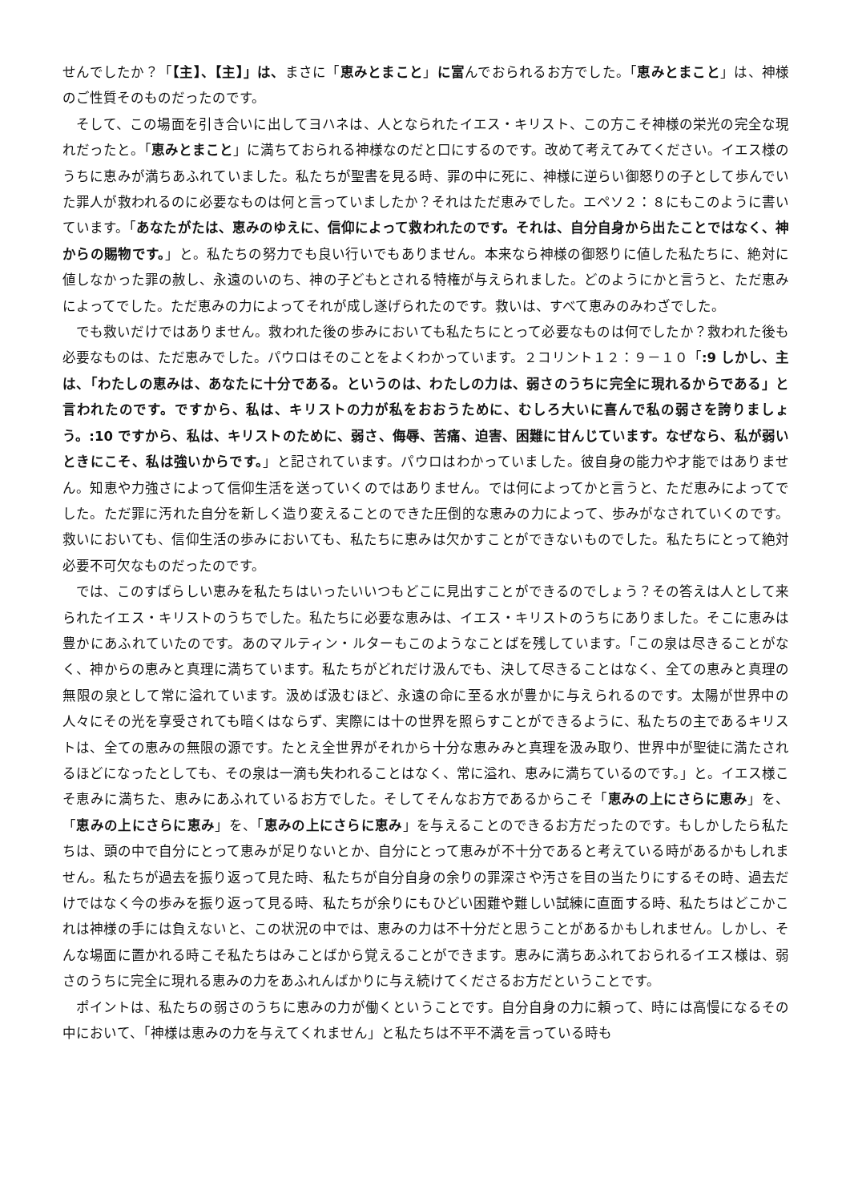せんでしたか？「【主】、【主】」は、まさに「恵みとまこと」に富んでおられるお方でした。「恵みとまこと」は、神様のご性質そのものだったのです。
そして、この場面を引き合いに出してヨハネは、人となられたイエス・キリスト、この方こそ神様の栄光の完全な現れだったと。「恵みとまこと」に満ちておられる神様なのだと口にするのです。改めて考えてみてください。イエス様のうちに恵みが満ちあふれていました。私たちが聖書を見る時、罪の中に死に、神様に逆らい御怒りの子として歩んでいた罪人が救われるのに必要なものは何と言っていましたか？それはただ恵みでした。エペソ２：８にもこのように書いています。「あなたがたは、恵みのゆえに、信仰によって救われたのです。それは、自分自身から出たことではなく、神からの賜物です。」と。私たちの努力でも良い行いでもありません。本来なら神様の御怒りに値した私たちに、絶対に値しなかった罪の赦し、永遠のいのち、神の子どもとされる特権が与えられました。どのようにかと言うと、ただ恵みによってでした。ただ恵みの力によってそれが成し遂げられたのです。救いは、すべて恵みのみわざでした。
でも救いだけではありません。救われた後の歩みにおいても私たちにとって必要なものは何でしたか？救われた後も必要なものは、ただ恵みでした。パウロはそのことをよくわかっています。２コリント１２：９－１０「:9 しかし、主は、「わたしの恵みは、あなたに十分である。というのは、わたしの力は、弱さのうちに完全に現れるからである」と言われたのです。ですから、私は、キリストの力が私をおおうために、むしろ大いに喜んで私の弱さを誇りましょう。:10 ですから、私は、キリストのために、弱さ、侮辱、苦痛、迫害、困難に甘んじています。なぜなら、私が弱いときにこそ、私は強いからです。」と記されています。パウロはわかっていました。彼自身の能力や才能ではありません。知恵や力強さによって信仰生活を送っていくのではありません。では何によってかと言うと、ただ恵みによってでした。ただ罪に汚れた自分を新しく造り変えることのできた圧倒的な恵みの力によって、歩みがなされていくのです。救いにおいても、信仰生活の歩みにおいても、私たちに恵みは欠かすことができないものでした。私たちにとって絶対必要不可欠なものだったのです。
では、このすばらしい恵みを私たちはいったいいつもどこに見出すことができるのでしょう？その答えは人として来られたイエス・キリストのうちでした。私たちに必要な恵みは、イエス・キリストのうちにありました。そこに恵みは豊かにあふれていたのです。あのマルティン・ルターもこのようなことばを残しています。「この泉は尽きることがなく、神からの恵みと真理に満ちています。私たちがどれだけ汲んでも、決して尽きることはなく、全ての恵みと真理の無限の泉として常に溢れています。汲めば汲むほど、永遠の命に至る水が豊かに与えられるのです。太陽が世界中の人々にその光を享受されても暗くはならず、実際には十の世界を照らすことができるように、私たちの主であるキリストは、全ての恵みの無限の源です。たとえ全世界がそれから十分な恵みみと真理を汲み取り、世界中が聖徒に満たされるほどになったとしても、その泉は一滴も失われることはなく、常に溢れ、恵みに満ちているのです。」と。イエス様こそ恵みに満ちた、恵みにあふれているお方でした。そしてそんなお方であるからこそ「恵みの上にさらに恵み」を、「恵みの上にさらに恵み」を、「恵みの上にさらに恵み」を与えることのできるお方だったのです。もしかしたら私たちは、頭の中で自分にとって恵みが足りないとか、自分にとって恵みが不十分であると考えている時があるかもしれません。私たちが過去を振り返って見た時、私たちが自分自身の余りの罪深さや汚さを目の当たりにするその時、過去だけではなく今の歩みを振り返って見る時、私たちが余りにもひどい困難や難しい試練に直面する時、私たちはどこかこれは神様の手には負えないと、この状況の中では、恵みの力は不十分だと思うことがあるかもしれません。しかし、そんな場面に置かれる時こそ私たちはみことばから覚えることができます。恵みに満ちあふれておられるイエス様は、弱さのうちに完全に現れる恵みの力をあふれんばかりに与え続けてくださるお方だということです。
ポイントは、私たちの弱さのうちに恵みの力が働くということです。自分自身の力に頼って、時には高慢になるその中において、「神様は恵みの力を与えてくれません」と私たちは不平不満を言っている時も